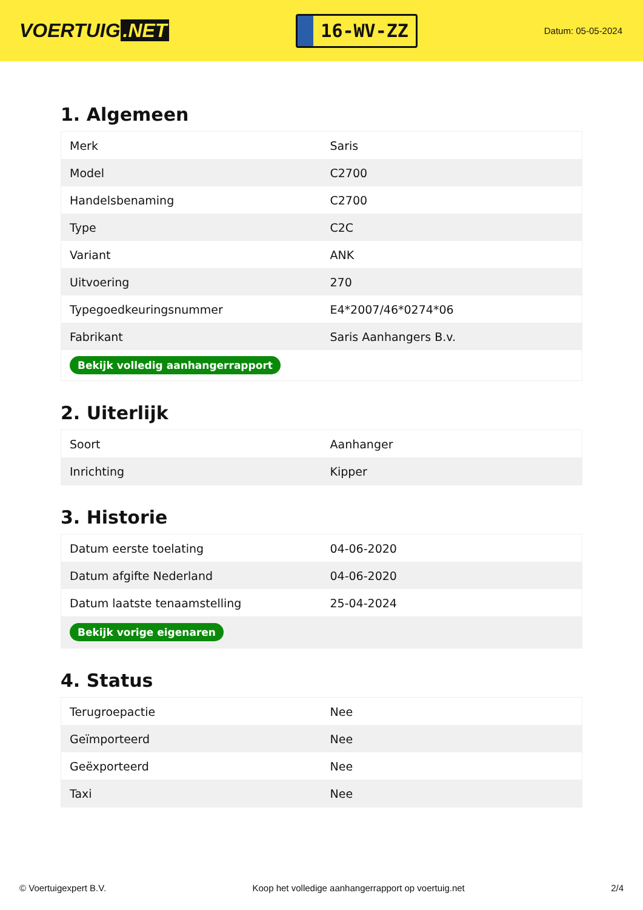VOERTUIG.NET
16-WV-ZZ
Datum: 05-05-2024
1. Algemeen
| Merk | Saris |
| Model | C2700 |
| Handelsbenaming | C2700 |
| Type | C2C |
| Variant | ANK |
| Uitvoering | 270 |
| Typegoedkeuringsnummer | E4*2007/46*0274*06 |
| Fabrikant | Saris Aanhangers B.v. |
| Bekijk volledig aanhangerrapport | |
2. Uiterlijk
| Soort | Aanhanger |
| Inrichting | Kipper |
3. Historie
| Datum eerste toelating | 04-06-2020 |
| Datum afgifte Nederland | 04-06-2020 |
| Datum laatste tenaamstelling | 25-04-2024 |
| Bekijk vorige eigenaren | |
4. Status
| Terugroepactie | Nee |
| Geïmporteerd | Nee |
| Geëxporteerd | Nee |
| Taxi | Nee |
© Voertuigexpert B.V. Koop het volledige aanhangerrapport op voertuig.net 2/4